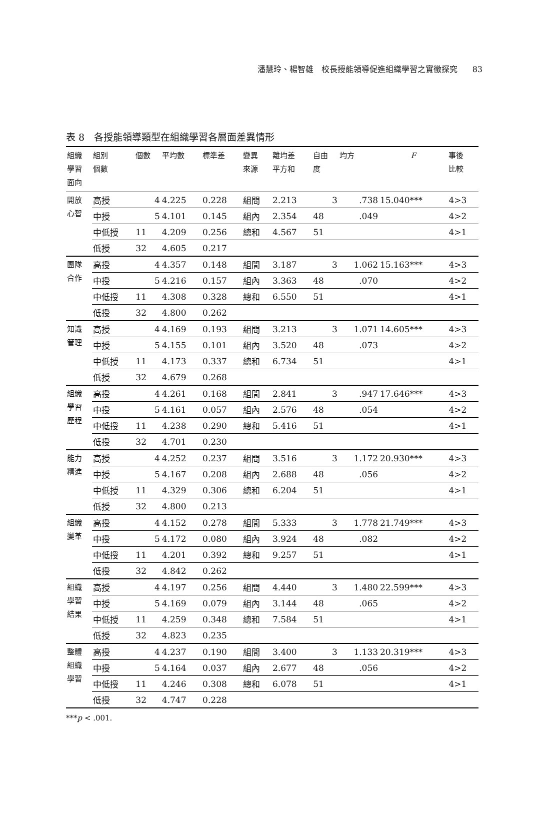潘慧玲、楊智雄　校長授能領導促進組織學習之實徵探究 83
表 8　各授能領導類型在組織學習各層面差異情形
| 組織 學習 面向 | 組別 個數 | 個數 | 平均數 | 標準差 | 變異 來源 | 離均差 平方和 | 自由 度 | 均方 | F | 事後 比較 |
| --- | --- | --- | --- | --- | --- | --- | --- | --- | --- | --- |
| 開放 心智 | 高授 | 4 | 4.225 | 0.228 | 組間 | 2.213 | 3 | .738 | 15.040*** | 4>3 |
| | 中授 | 5 | 4.101 | 0.145 | 組內 | 2.354 | 48 | .049 | | 4>2 |
| | 中低授 | 11 | 4.209 | 0.256 | 總和 | 4.567 | 51 | | | 4>1 |
| | 低授 | 32 | 4.605 | 0.217 | | | | | | |
| 團隊 合作 | 高授 | 4 | 4.357 | 0.148 | 組間 | 3.187 | 3 | 1.062 | 15.163*** | 4>3 |
| | 中授 | 5 | 4.216 | 0.157 | 組內 | 3.363 | 48 | .070 | | 4>2 |
| | 中低授 | 11 | 4.308 | 0.328 | 總和 | 6.550 | 51 | | | 4>1 |
| | 低授 | 32 | 4.800 | 0.262 | | | | | | |
| 知識 管理 | 高授 | 4 | 4.169 | 0.193 | 組間 | 3.213 | 3 | 1.071 | 14.605*** | 4>3 |
| | 中授 | 5 | 4.155 | 0.101 | 組內 | 3.520 | 48 | .073 | | 4>2 |
| | 中低授 | 11 | 4.173 | 0.337 | 總和 | 6.734 | 51 | | | 4>1 |
| | 低授 | 32 | 4.679 | 0.268 | | | | | | |
| 組織 學習 歷程 | 高授 | 4 | 4.261 | 0.168 | 組間 | 2.841 | 3 | .947 | 17.646*** | 4>3 |
| | 中授 | 5 | 4.161 | 0.057 | 組內 | 2.576 | 48 | .054 | | 4>2 |
| | 中低授 | 11 | 4.238 | 0.290 | 總和 | 5.416 | 51 | | | 4>1 |
| | 低授 | 32 | 4.701 | 0.230 | | | | | | |
| 能力 精進 | 高授 | 4 | 4.252 | 0.237 | 組間 | 3.516 | 3 | 1.172 | 20.930*** | 4>3 |
| | 中授 | 5 | 4.167 | 0.208 | 組內 | 2.688 | 48 | .056 | | 4>2 |
| | 中低授 | 11 | 4.329 | 0.306 | 總和 | 6.204 | 51 | | | 4>1 |
| | 低授 | 32 | 4.800 | 0.213 | | | | | | |
| 組織 變革 | 高授 | 4 | 4.152 | 0.278 | 組間 | 5.333 | 3 | 1.778 | 21.749*** | 4>3 |
| | 中授 | 5 | 4.172 | 0.080 | 組內 | 3.924 | 48 | .082 | | 4>2 |
| | 中低授 | 11 | 4.201 | 0.392 | 總和 | 9.257 | 51 | | | 4>1 |
| | 低授 | 32 | 4.842 | 0.262 | | | | | | |
| 組織 學習 結果 | 高授 | 4 | 4.197 | 0.256 | 組間 | 4.440 | 3 | 1.480 | 22.599*** | 4>3 |
| | 中授 | 5 | 4.169 | 0.079 | 組內 | 3.144 | 48 | .065 | | 4>2 |
| | 中低授 | 11 | 4.259 | 0.348 | 總和 | 7.584 | 51 | | | 4>1 |
| | 低授 | 32 | 4.823 | 0.235 | | | | | | |
| 整體 組織 學習 | 高授 | 4 | 4.237 | 0.190 | 組間 | 3.400 | 3 | 1.133 | 20.319*** | 4>3 |
| | 中授 | 5 | 4.164 | 0.037 | 組內 | 2.677 | 48 | .056 | | 4>2 |
| | 中低授 | 11 | 4.246 | 0.308 | 總和 | 6.078 | 51 | | | 4>1 |
| | 低授 | 32 | 4.747 | 0.228 | | | | | | |
***p < .001.